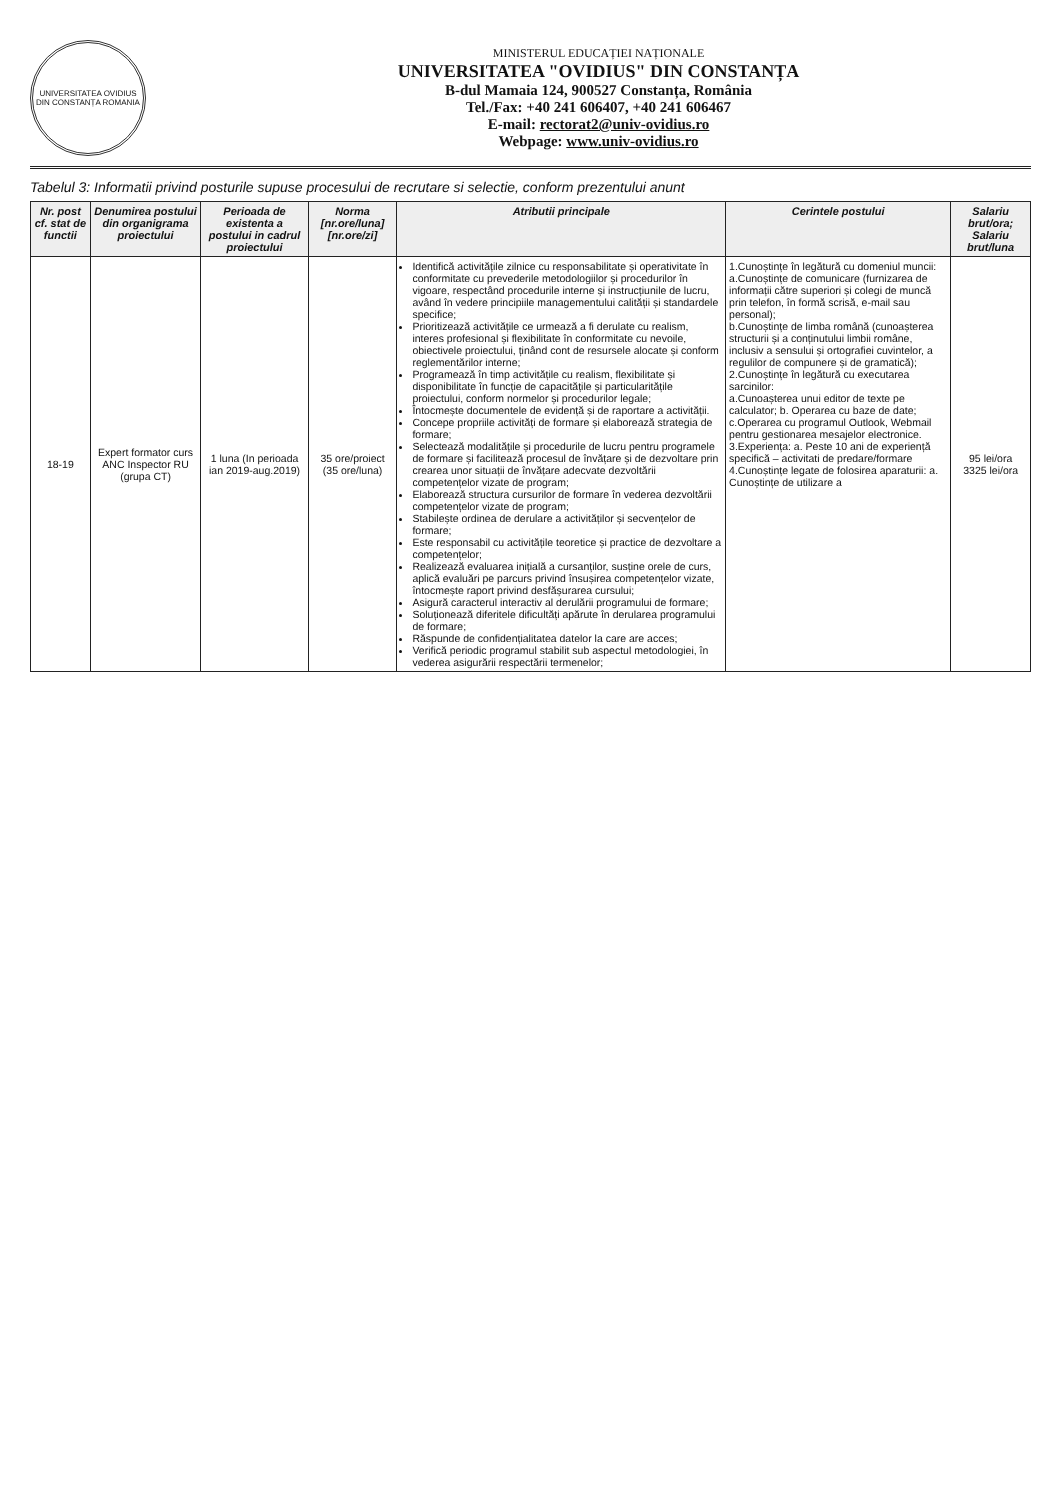UNIVERSITATEA OVIDIUS DIN CONSTANȚA ROMANIA
MINISTERUL EDUCAȚIEI NAȚIONALE
UNIVERSITATEA "OVIDIUS" DIN CONSTANȚA
B-dul Mamaia 124, 900527 Constanța, România
Tel./Fax: +40 241 606407, +40 241 606467
E-mail: rectorat2@univ-ovidius.ro
Webpage: www.univ-ovidius.ro
Tabelul 3: Informatii privind posturile supuse procesului de recrutare si selectie, conform prezentului anunt
| Nr. post cf. stat de functii | Denumirea postului din organigrama proiectului | Perioada de existenta a postului in cadrul proiectului | Norma [nr.ore/luna] [nr.ore/zi] | Atributii principale | Cerintele postului | Salariu brut/ora; Salariu brut/luna |
| --- | --- | --- | --- | --- | --- | --- |
| 18-19 | Expert formator curs ANC Inspector RU (grupa CT) | 1 luna (In perioada ian 2019-aug.2019) | 35 ore/proiect (35 ore/luna) | Identifică activitățile zilnice cu responsabilitate și operativitate în conformitate cu prevederile metodologiilor și procedurilor în vigoare, respectând procedurile interne și instrucțiunile de lucru, având în vedere principiile managementului calității și standardele specifice; Prioritizează activitățile ce urmează a fi derulate cu realism, interes profesional și flexibilitate în conformitate cu nevoile, obiectivele proiectului, ținând cont de resursele alocate și conform reglementărilor interne; Programează în timp activitățile cu realism, flexibilitate și disponibilitate în funcție de capacitățile și particularitățile proiectului, conform normelor și procedurilor legale; Întocmește documentele de evidență și de raportare a activității. Concepe propriile activități de formare și elaborează strategia de formare; Selectează modalitățile și procedurile de lucru pentru programele de formare și facilitează procesul de învățare și de dezvoltare prin crearea unor situații de învățare adecvate dezvoltării competențelor vizate de program; Elaborează structura cursurilor de formare în vederea dezvoltării competențelor vizate de program; Stabilește ordinea de derulare a activităților și secvențelor de formare; Este responsabil cu activitățile teoretice și practice de dezvoltare a competențelor; Realizează evaluarea inițială a cursanților, susține orele de curs, aplică evaluări pe parcurs privind însușirea competențelor vizate, întocmește raport privind desfășurarea cursului; Asigură caracterul interactiv al derulării programului de formare; Soluționează diferitele dificultăți apărute în derularea programului de formare; Răspunde de confidențialitatea datelor la care are acces; Verifică periodic programul stabilit sub aspectul metodologiei, în vederea asigurării respectării termenelor; | 1.Cunoștințe în legătură cu domeniul muncii: a.Cunoștințe de comunicare (furnizarea de informații către superiori și colegi de muncă prin telefon, în formă scrisă, e-mail sau personal); b.Cunoștințe de limba română (cunoașterea structurii și a conținutului limbii române, inclusiv a sensului și ortografiei cuvintelor, a regulilor de compunere și de gramatică); 2.Cunoștințe în legătură cu executarea sarcinilor: a.Cunoașterea unui editor de texte pe calculator; b. Operarea cu baze de date; c.Operarea cu programul Outlook, Webmail pentru gestionarea mesajelor electronice. 3.Experiența: a. Peste 10 ani de experiență specifică – activitati de predare/formare 4.Cunoștințe legate de folosirea aparaturii: a. Cunoștințe de utilizare a | 95 lei/ora 3325 lei/ora |